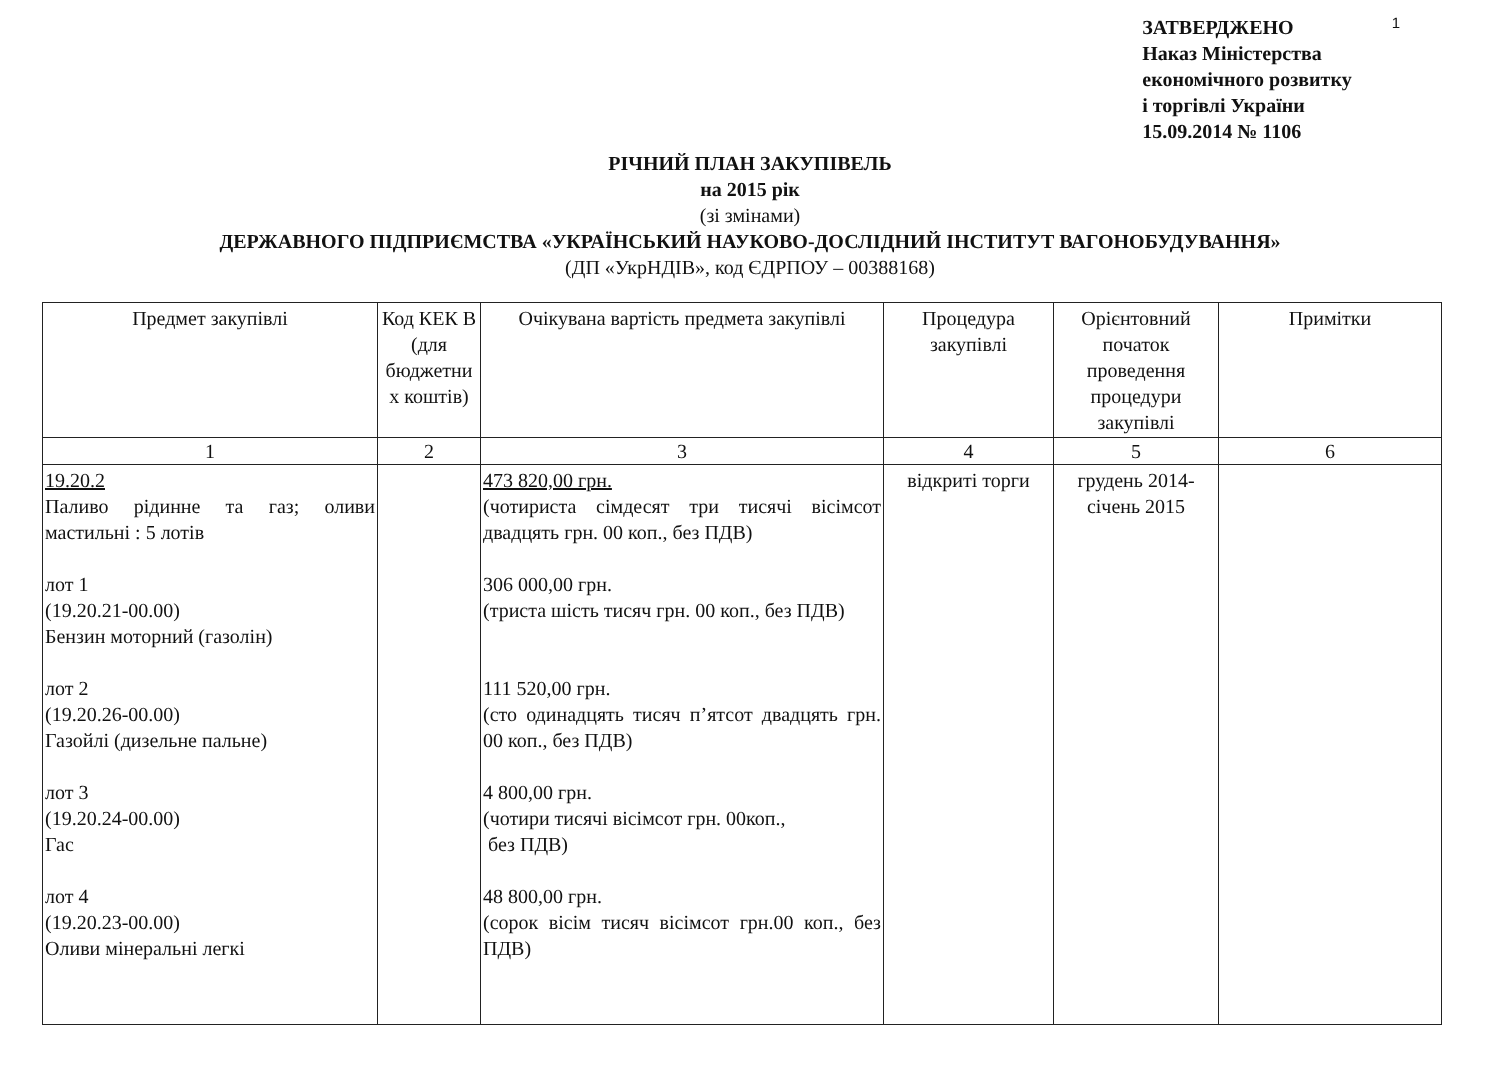ЗАТВЕРДЖЕНО
Наказ Міністерства
економічного розвитку
і торгівлі України
15.09.2014 № 1106
1
РІЧНИЙ ПЛАН ЗАКУПІВЕЛЬ
на 2015 рік
(зі змінами)
ДЕРЖАВНОГО ПІДПРИЄМСТВА «УКРАЇНСЬКИЙ НАУКОВО-ДОСЛІДНИЙ ІНСТИТУТ ВАГОНОБУДУВАННЯ»
(ДП «УкрНДІВ», код ЄДРПОУ – 00388168)
| Предмет закупівлі | Код КЕК В (для бюджетни х коштів) | Очікувана вартість предмета закупівлі | Процедура закупівлі | Орієнтовний початок проведення процедури закупівлі | Примітки |
| --- | --- | --- | --- | --- | --- |
| 1 | 2 | 3 | 4 | 5 | 6 |
| 19.20.2 Паливо рідинне та газ; оливи мастильні : 5 лотів лот 1 (19.20.21-00.00) Бензин моторний (газолін) лот 2 (19.20.26-00.00) Газойлі (дизельне пальне) лот 3 (19.20.24-00.00) Гас лот 4 (19.20.23-00.00) Оливи мінеральні легкі | | 473 820,00 грн. (чотириста сімдесят три тисячі вісімсот двадцять грн. 00 коп., без ПДВ) 306 000,00 грн. (триста шість тисяч грн. 00 коп., без ПДВ) 111 520,00 грн. (сто одинадцять тисяч п’ятсот двадцять грн. 00 коп., без ПДВ) 4 800,00 грн. (чотири тисячі вісімсот грн. 00коп., без ПДВ) 48 800,00 грн. (сорок вісім тисяч вісімсот грн.00 коп., без ПДВ) | відкриті торги | грудень 2014- січень 2015 | |